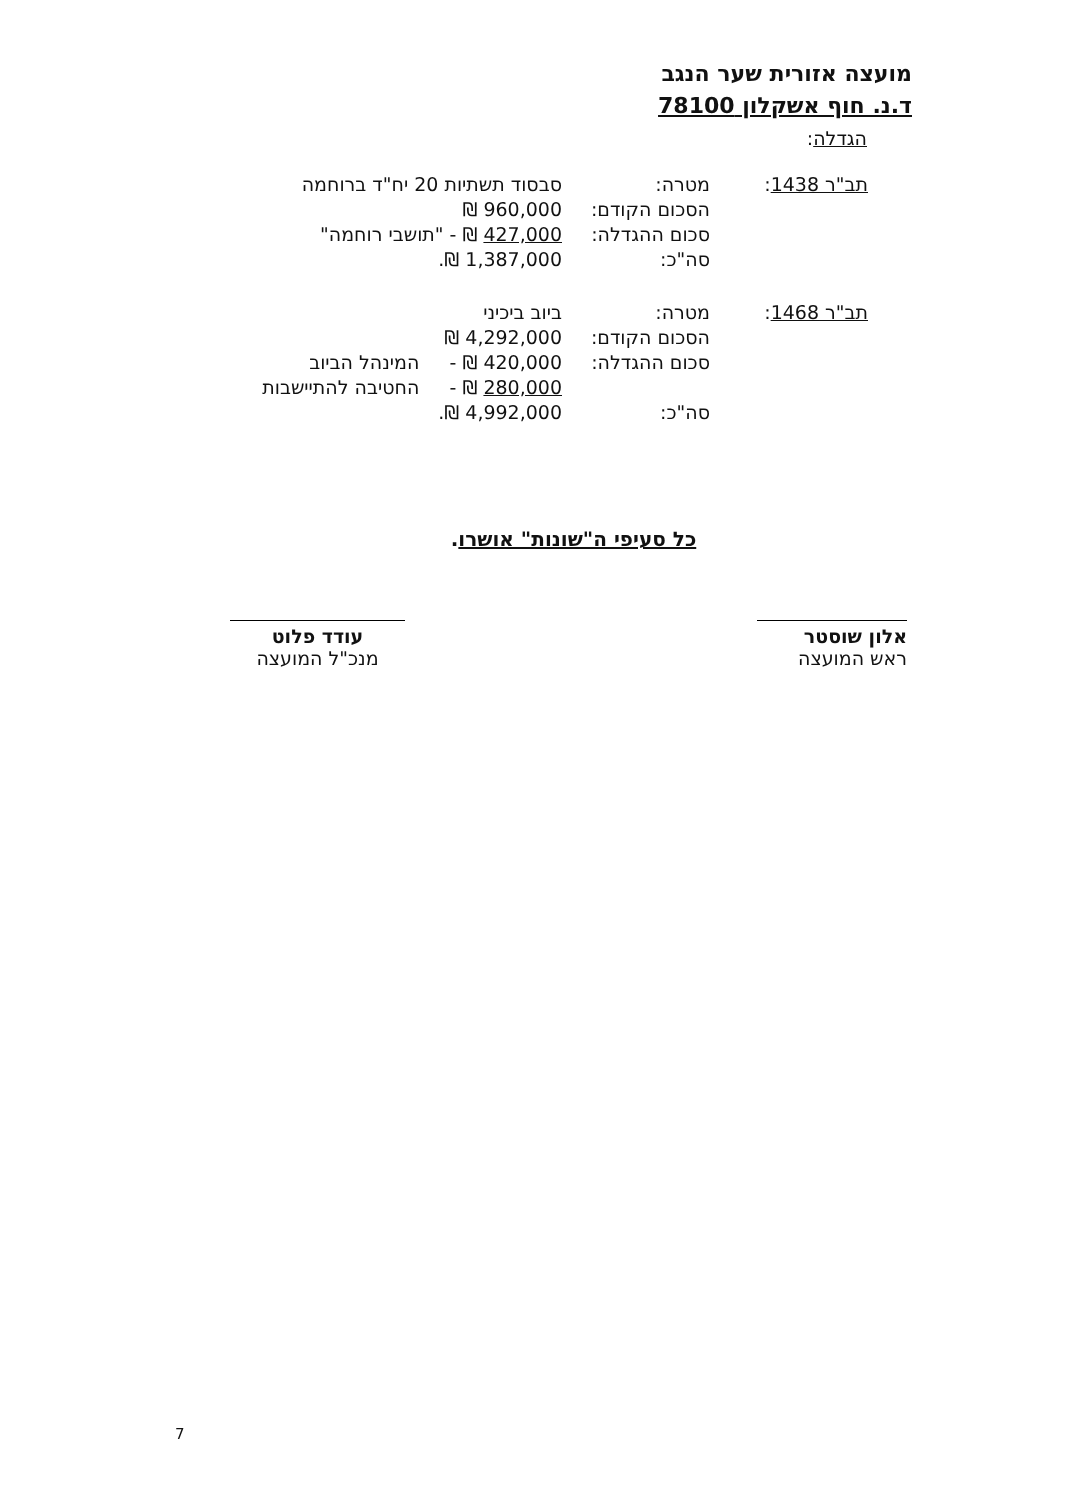מועצה אזורית שער הנגב
ד.נ. חוף אשקלון 78100
הגדלה:
| תב"ר 1438 : | מטרה: | סבסוד תשתיות 20 יח"ד ברוחמה |
| | הסכום הקודם: | 960,000 ₪ |
| | סכום ההגדלה: | 427,000 ₪ - "תושבי רוחמה" |
| | סה"כ: | 1,387,000 ₪. |
| תב"ר 1468 : | מטרה: | ביוב ביכיני |
| | הסכום הקודם: | 4,292,000 ₪ |
| | סכום ההגדלה: | 420,000 ₪ - המינהל הביוב |
| | | 280,000 ₪ - החטיבה להתיישבות |
| | סה"כ: | 4,992,000 ₪. |
כל סעיפי ה"שונות" אושרו.
אלון שוסטר
ראש המועצה
עודד פלוט
מנכ"ל המועצה
7